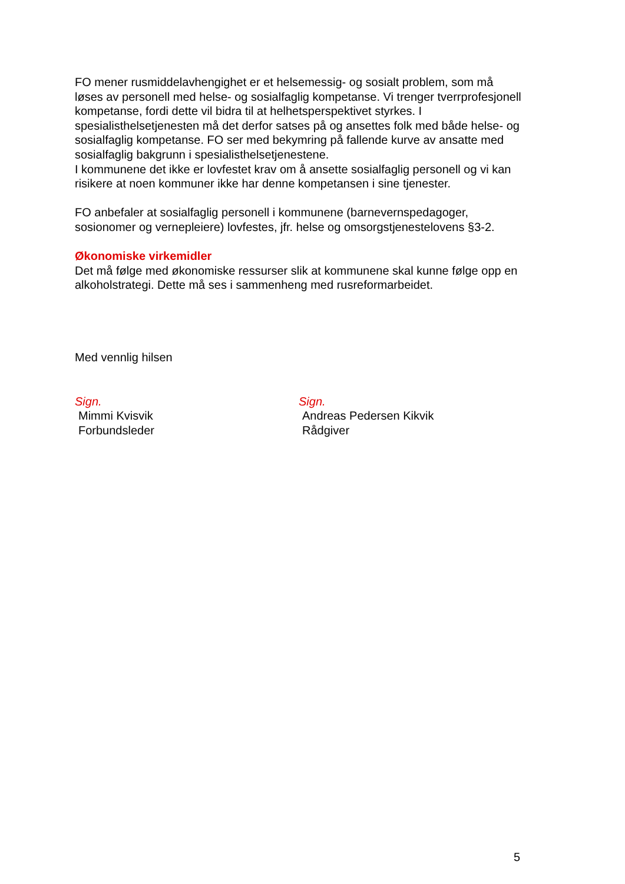FO mener rusmiddelavhengighet er et helsemessig- og sosialt problem, som må løses av personell med helse- og sosialfaglig kompetanse. Vi trenger tverrprofesjonell kompetanse, fordi dette vil bidra til at helhetsperspektivet styrkes. I spesialisthelsetjenesten må det derfor satses på og ansettes folk med både helse- og sosialfaglig kompetanse. FO ser med bekymring på fallende kurve av ansatte med sosialfaglig bakgrunn i spesialisthelsetjenestene.
I kommunene det ikke er lovfestet krav om å ansette sosialfaglig personell og vi kan risikere at noen kommuner ikke har denne kompetansen i sine tjenester.
FO anbefaler at sosialfaglig personell i kommunene (barnevernspedagoger, sosionomer og vernepleiere) lovfestes, jfr. helse og omsorgstjenestelovens §3-2.
Økonomiske virkemidler
Det må følge med økonomiske ressurser slik at kommunene skal kunne følge opp en alkoholstrategi. Dette må ses i sammenheng med rusreformarbeidet.
Med vennlig hilsen
Sign.
Mimmi Kvisvik
Forbundsleder
Sign.
Andreas Pedersen Kikvik
Rådgiver
5